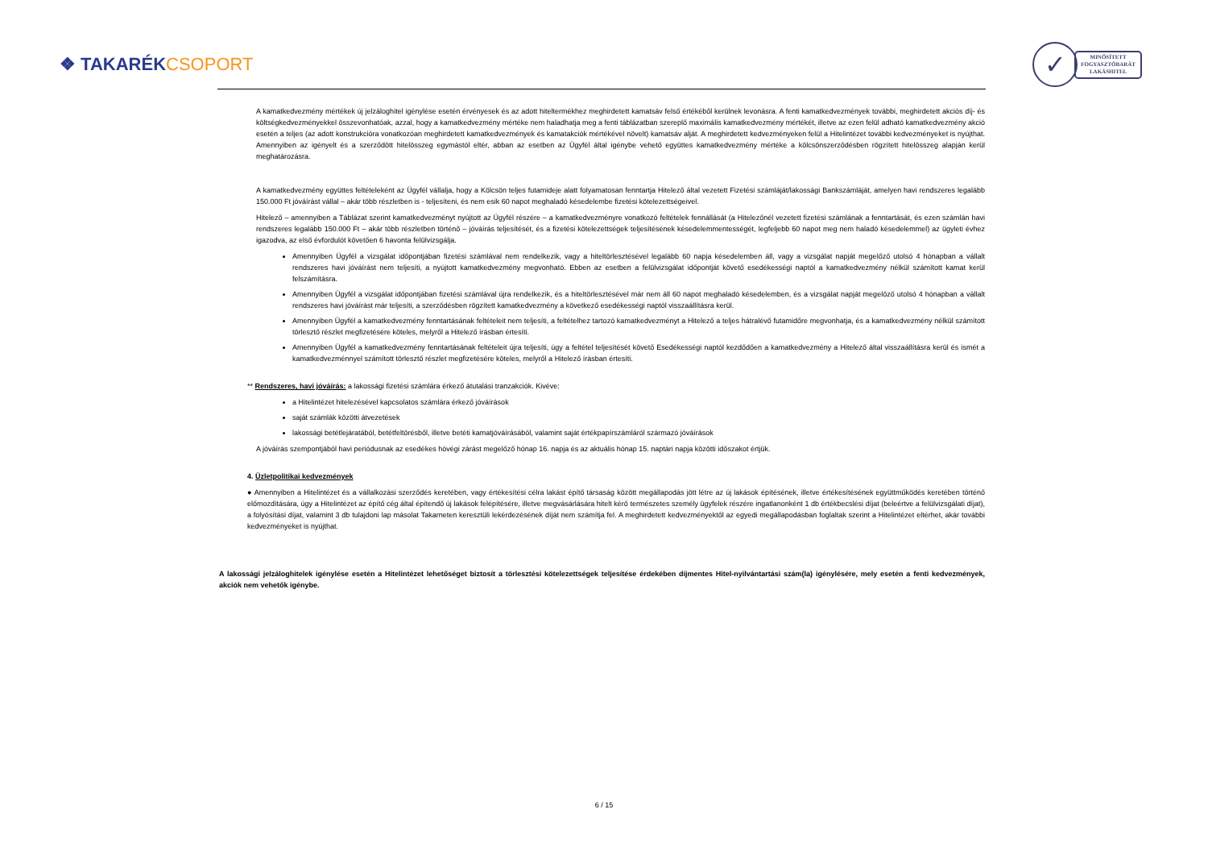❖ TAKARÉKCSOPORT
✓
MINŐSÍTETT
FOGYASZTÓBARÁT
LAKÁSHITEL
A kamatkedvezmény mértékek új jelzáloghitel igénylése esetén érvényesek és az adott hiteltermékhez meghirdetett kamatsáv felső értékéből kerülnek levonásra. A fenti kamatkedvezmények további, meghirdetett akciós díj- és költségkedvezményekkel összevonhatóak, azzal, hogy a kamatkedvezmény mértéke nem haladhatja meg a fenti táblázatban szereplő maximális kamatkedvezmény mértékét, illetve az ezen felül adható kamatkedvezmény akció esetén a teljes (az adott konstrukcióra vonatkozóan meghirdetett kamatkedvezmények és kamatakciók mértékével növelt) kamatsáv alját. A meghirdetett kedvezményeken felül a Hitelintézet további kedvezményeket is nyújthat. Amennyiben az igényelt és a szerződött hitelösszeg egymástól eltér, abban az esetben az Ügyfél által igénybe vehető együttes kamatkedvezmény mértéke a kölcsönszerződésben rögzített hitelösszeg alapján kerül meghatározásra.
A kamatkedvezmény együttes feltételeként az Ügyfél vállalja, hogy a Kölcsön teljes futamideje alatt folyamatosan fenntartja Hitelező által vezetett Fizetési számláját/lakossági Bankszámláját, amelyen havi rendszeres legalább 150.000 Ft jóváírást vállal – akár több részletben is - teljesíteni, és nem esik 60 napot meghaladó késedelembe fizetési kötelezettségeivel.
Hitelező – amennyiben a Táblázat szerint kamatkedvezményt nyújtott az Ügyfél részére – a kamatkedvezményre vonatkozó feltételek fennállását (a Hitelezőnél vezetett fizetési számlának a fenntartását, és ezen számlán havi rendszeres legalább 150.000 Ft – akár több részletben történő – jóváírás teljesítését, és a fizetési kötelezettségek teljesítésének késedelemmentességét, legfeljebb 60 napot meg nem haladó késedelemmel) az ügyleti évhez igazodva, az első évfordulót követően 6 havonta felülvizsgálja.
Amennyiben Ügyfél a vizsgálat időpontjában fizetési számlával nem rendelkezik, vagy a hiteltörlesztésével legalább 60 napja késedelemben áll, vagy a vizsgálat napját megelőző utolsó 4 hónapban a vállalt rendszeres havi jóváírást nem teljesíti, a nyújtott kamatkedvezmény megvonható. Ebben az esetben a felülvizsgálat időpontját követő esedékességi naptól a kamatkedvezmény nélkül számított kamat kerül felszámításra.
Amennyiben Ügyfél a vizsgálat időpontjában fizetési számlával újra rendelkezik, és a hiteltörlesztésével már nem áll 60 napot meghaladó késedelemben, és a vizsgálat napját megelőző utolsó 4 hónapban a vállalt rendszeres havi jóváírást már teljesíti, a szerződésben rögzített kamatkedvezmény a következő esedékességi naptól visszaállításra kerül.
Amennyiben Ügyfél a kamatkedvezmény fenntartásának feltételeit nem teljesíti, a feltételhez tartozó kamatkedvezményt a Hitelező a teljes hátralévő futamidőre megvonhatja, és a kamatkedvezmény nélkül számított törlesztő részlet megfizetésére köteles, melyről a Hitelező írásban értesíti.
Amennyiben Ügyfél a kamatkedvezmény fenntartásának feltételeit újra teljesíti, úgy a feltétel teljesítését követő Esedékességi naptól kezdődően a kamatkedvezmény a Hitelező által visszaállításra kerül és ismét a kamatkedvezménnyel számított törlesztő részlet megfizetésére köteles, melyről a Hitelező írásban értesíti.
** Rendszeres, havi jóváírás: a lakossági fizetési számlára érkező átutalási tranzakciók. Kivéve:
a Hitelintézet hitelezésével kapcsolatos számlára érkező jóváírások
saját számlák közötti átvezetések
lakossági betétlejáratából, betétfeltörésből, illetve betéti kamatjóváírásából, valamint saját értékpapírszámláról származó jóváírások
A jóváírás szempontjából havi periódusnak az esedékes hóvégi zárást megelőző hónap 16. napja és az aktuális hónap 15. naptári napja közötti időszakot értjük.
4. Üzletpolitikai kedvezmények
● Amennyiben a Hitelintézet és a vállalkozási szerződés keretében, vagy értékesítési célra lakást építő társaság között megállapodás jött létre az új lakások építésének, illetve értékesítésének együttműködés keretében történő előmozdítására, úgy a Hitelintézet az építő cég által építendő új lakások felépítésére, illetve megvásárlására hitelt kérő természetes személy ügyfelek részére ingatlanonként 1 db értékbecslési díjat (beleértve a felülvizsgálati díjat), a folyósítási díjat, valamint 3 db tulajdoni lap másolat Takarneten keresztüli lekérdezésének díját nem számítja fel. A meghirdetett kedvezményektől az egyedi megállapodásban foglaltak szerint a Hitelintézet eltérhet, akár további kedvezményeket is nyújthat.
A lakossági jelzáloghitelek igénylése esetén a Hitelintézet lehetőséget biztosít a törlesztési kötelezettségek teljesítése érdekében díjmentes Hitel-nyilvántartási szám(la) igénylésére, mely esetén a fenti kedvezmények, akciók nem vehetők igénybe.
6 / 15